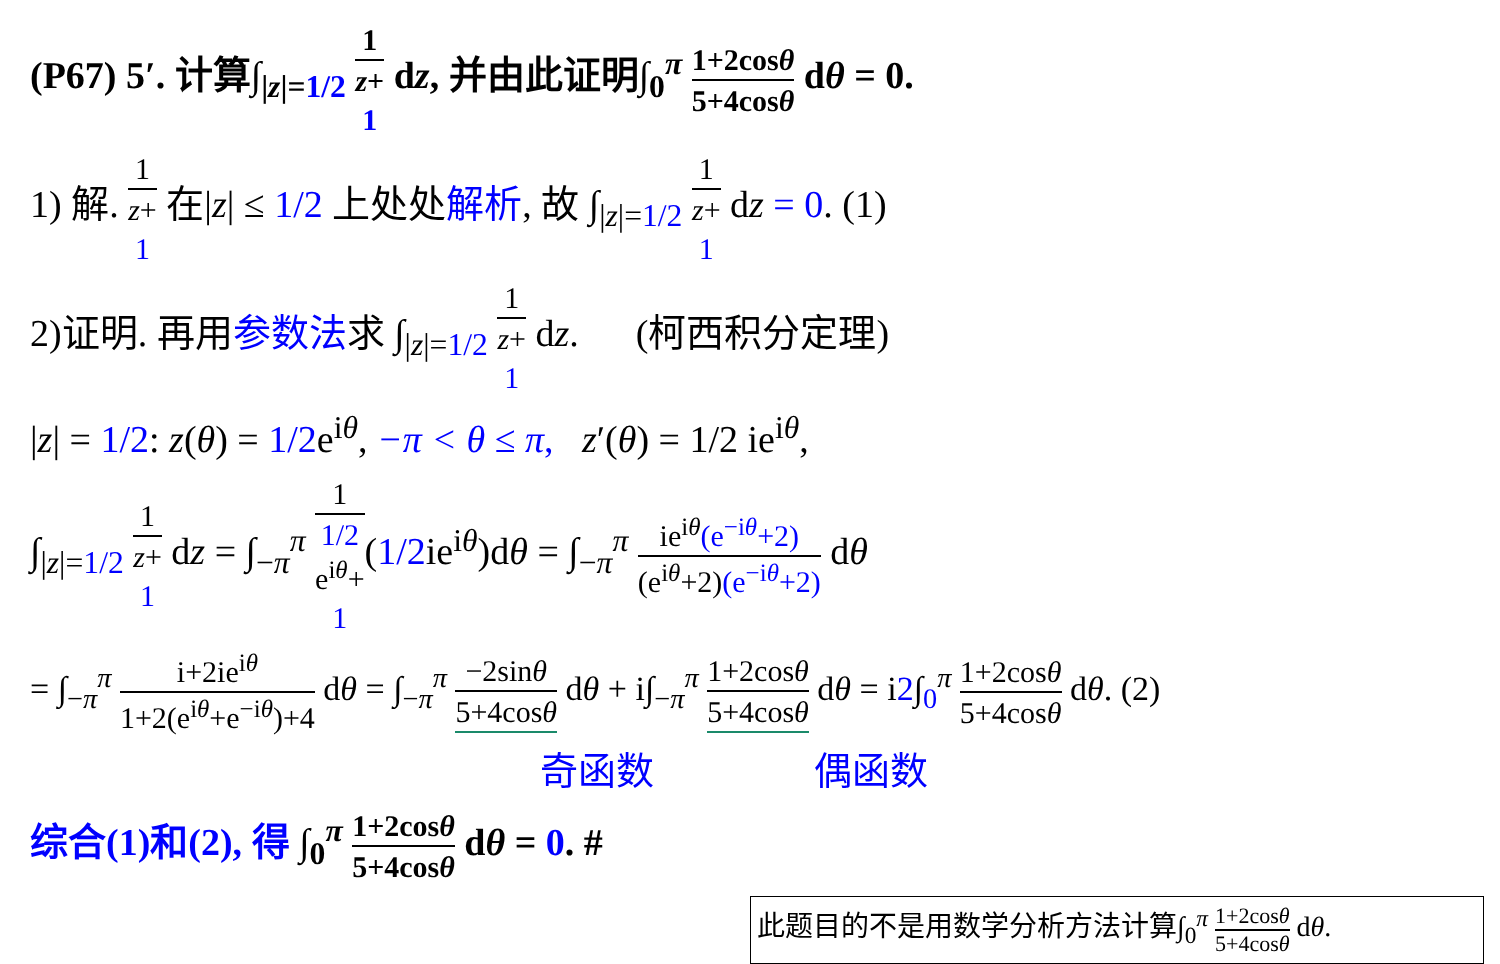(P67) 5′. 计算∫<sub>|z|=1/2</sub> 1 z+
1 dz, 并由此证明∫<sub>0</sub><sup>π</sup> 1+2cosθ 5+4cosθ dθ = 0.
1) 解. 1 z+
1 在|z| ≤ 1/2 上处处解析, 故 ∫<sub>|z|=1/2</sub> 1 z+
1 dz = 0. (1)
2)证明. 再用参数法求 ∫<sub>|z|=1/2</sub> 1 z+
1 dz. (柯西积分定理)
|z| = 1/2: z(θ) = 1/2e<sup>iθ</sup>, −π < θ ≤ π, z′(θ) = 1/2 ie<sup>iθ</sup>,
∫<sub>|z|=1/2</sub> 1 z+
1 dz = ∫<sub>−π</sub><sup>π</sup> 1 1/2
e<sup>iθ</sup>+
1(1/2ie<sup>iθ</sup>)dθ = ∫<sub>−π</sub><sup>π</sup> ie<sup>iθ</sup>(e<sup>−iθ</sup>+2) (e<sup>iθ</sup>+2)(e<sup>−iθ</sup>+2) dθ
= ∫<sub>−π</sub><sup>π</sup> i+2ie<sup>iθ</sup> 1+2(e<sup>iθ</sup>+e<sup>−iθ</sup>)+4 dθ = ∫<sub>−π</sub><sup>π</sup> −2sinθ 5+4cosθ dθ + i∫<sub>−π</sub><sup>π</sup> 1+2cosθ 5+4cosθ dθ = i2∫<sub>0</sub><sup>π</sup> 1+2cosθ 5+4cosθ dθ. (2)
奇函数 偶函数
综合(1)和(2), 得 ∫<sub>0</sub><sup>π</sup> 1+2cosθ 5+4cosθ dθ = 0. #
此题目的不是用数学分析方法计算∫<sub>0</sub><sup>π</sup> 1+2cosθ 5+4cosθ dθ.